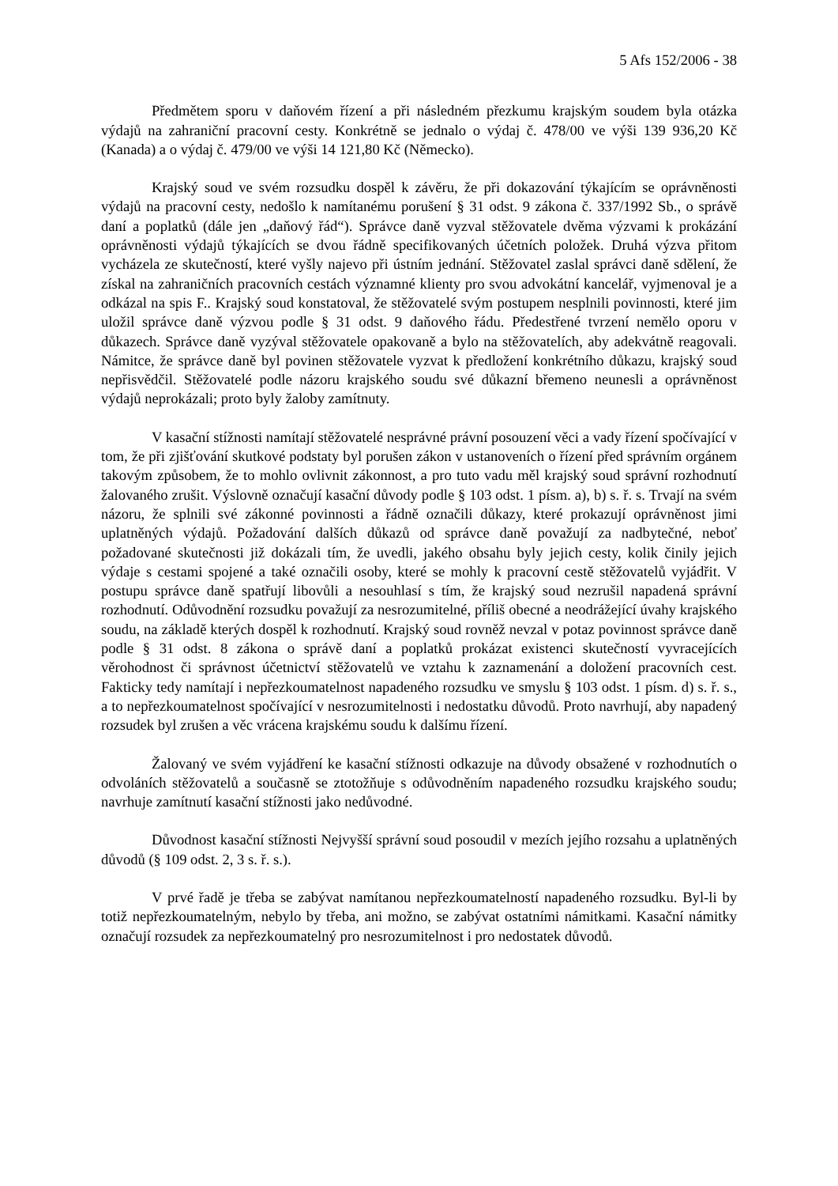5 Afs 152/2006 - 38
Předmětem sporu v daňovém řízení a při následném přezkumu krajským soudem byla otázka výdajů na zahraniční pracovní cesty. Konkrétně se jednalo o výdaj č. 478/00 ve výši 139 936,20 Kč (Kanada) a o výdaj č. 479/00 ve výši 14 121,80 Kč (Německo).
Krajský soud ve svém rozsudku dospěl k závěru, že při dokazování týkajícím se oprávněnosti výdajů na pracovní cesty, nedošlo k namítanému porušení § 31 odst. 9 zákona č. 337/1992 Sb., o správě daní a poplatků (dále jen „daňový řád“). Správce daně vyzval stěžovatele dvěma výzvami k prokázání oprávněnosti výdajů týkajících se dvou řádně specifikovaných účetních položek. Druhá výzva přitom vycházela ze skutečností, které vyšly najevo při ústním jednání. Stěžovatel zaslal správci daně sdělení, že získal na zahraničních pracovních cestách významné klienty pro svou advokátní kancelář, vyjmenoval je a odkázal na spis F.. Krajský soud konstatoval, že stěžovatelé svým postupem nesplnili povinnosti, které jim uložil správce daně výzvou podle § 31 odst. 9 daňového řádu. Předestřené tvrzení nemělo oporu v důkazech. Správce daně vyzýval stěžovatele opakovaně a bylo na stěžovatelích, aby adekvátně reagovali. Námitce, že správce daně byl povinen stěžovatele vyzvat k předložení konkrétního důkazu, krajský soud nepřisvědčil. Stěžovatelé podle názoru krajského soudu své důkazní břemeno neunesli a oprávněnost výdajů neprokázali; proto byly žaloby zamítnuty.
V kasační stížnosti namítají stěžovatelé nesprávné právní posouzení věci a vady řízení spočívající v tom, že při zjišťování skutkové podstaty byl porušen zákon v ustanoveních o řízení před správním orgánem takovým způsobem, že to mohlo ovlivnit zákonnost, a pro tuto vadu měl krajský soud správní rozhodnutí žalovaného zrušit. Výslovně označují kasační důvody podle § 103 odst. 1 písm. a), b) s. ř. s. Trvají na svém názoru, že splnili své zákonné povinnosti a řádně označili důkazy, které prokazují oprávněnost jimi uplatněných výdajů. Požadování dalších důkazů od správce daně považují za nadbytečné, neboť požadované skutečnosti již dokázali tím, že uvedli, jakého obsahu byly jejich cesty, kolik činily jejich výdaje s cestami spojené a také označili osoby, které se mohly k pracovní cestě stěžovatelů vyjádřit. V postupu správce daně spatřují libovůli a nesouhlasí s tím, že krajský soud nezrušil napadená správní rozhodnutí. Odůvodnění rozsudku považují za nesrozumitelné, příliš obecné a neodrážející úvahy krajského soudu, na základě kterých dospěl k rozhodnutí. Krajský soud rovněž nevzal v potaz povinnost správce daně podle § 31 odst. 8 zákona o správě daní a poplatků prokázat existenci skutečností vyvracejících věrohodnost či správnost účetnictví stěžovatelů ve vztahu k zaznamenání a doložení pracovních cest. Fakticky tedy namítají i nepřezkoumatelnost napadeného rozsudku ve smyslu § 103 odst. 1 písm. d) s. ř. s., a to nepřezkoumatelnost spočívající v nesrozumitelnosti i nedostatku důvodů. Proto navrhují, aby napadený rozsudek byl zrušen a věc vrácena krajskému soudu k dalšímu řízení.
Žalovaný ve svém vyjádření ke kasační stížnosti odkazuje na důvody obsažené v rozhodnutích o odvoláních stěžovatelů a současně se ztotožňuje s odůvodněním napadeného rozsudku krajského soudu; navrhuje zamítnutí kasační stížnosti jako nedůvodné.
Důvodnost kasační stížnosti Nejvyšší správní soud posoudil v mezích jejího rozsahu a uplatněných důvodů (§ 109 odst. 2, 3 s. ř. s.).
V prvé řadě je třeba se zabývat namítanou nepřezkoumatelností napadeného rozsudku. Byl-li by totiž nepřezkoumatelným, nebylo by třeba, ani možno, se zabývat ostatními námitkami. Kasační námitky označují rozsudek za nepřezkoumatelný pro nesrozumitelnost i pro nedostatek důvodů.